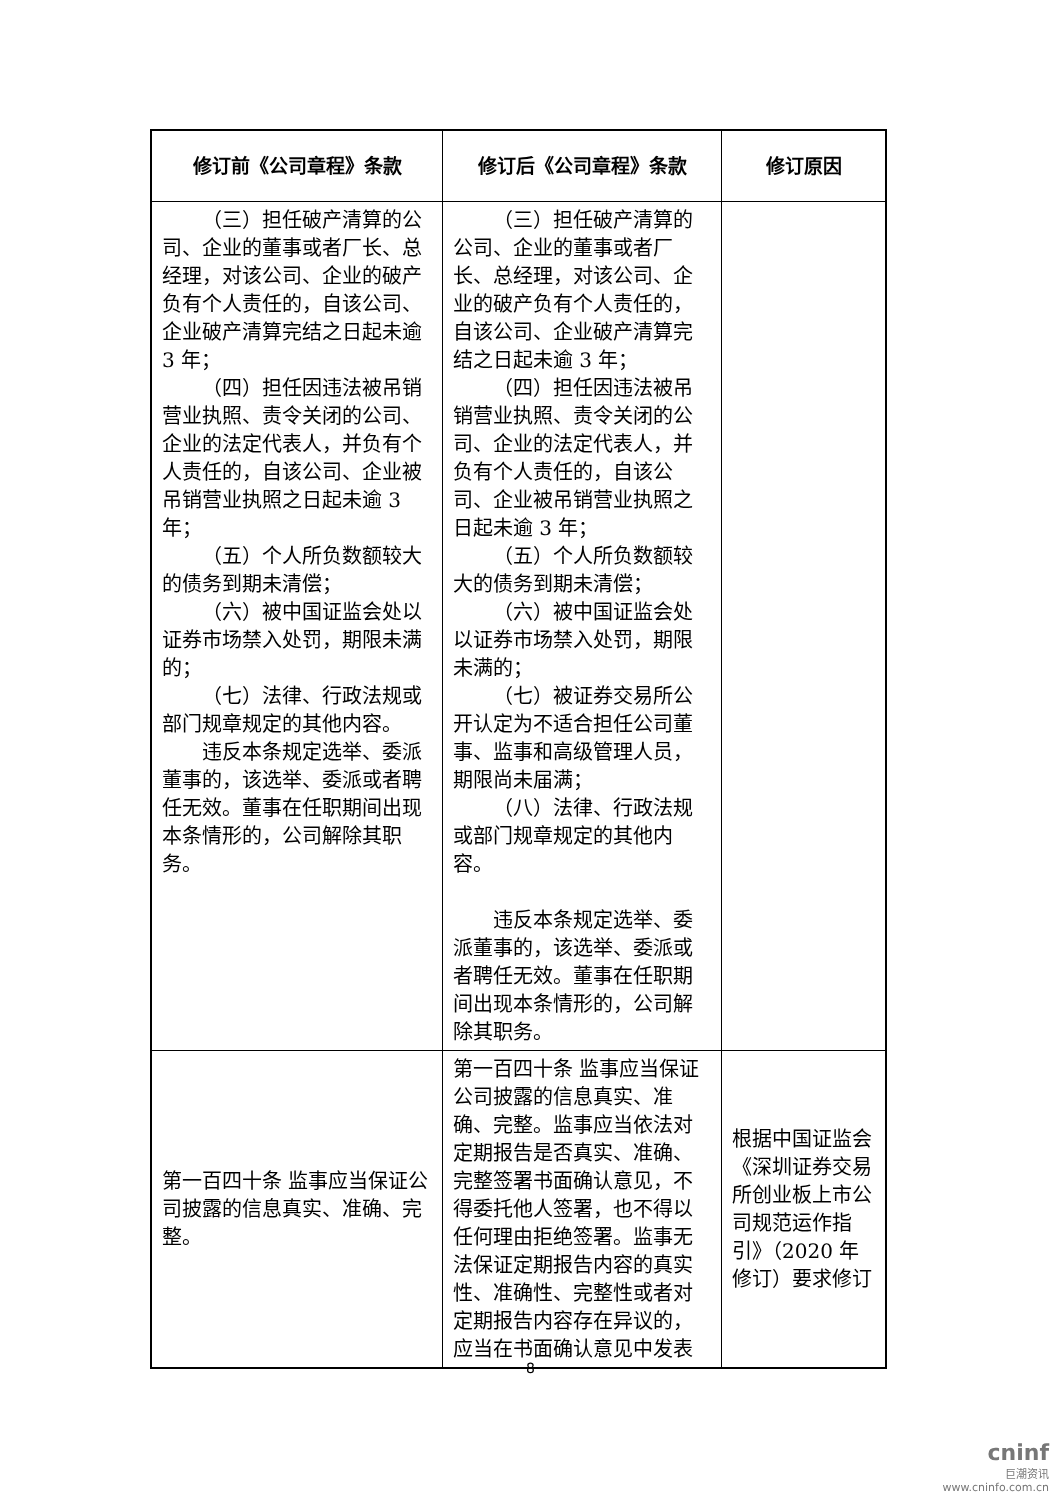| 修订前《公司章程》条款 | 修订后《公司章程》条款 | 修订原因 |
| --- | --- | --- |
| （三）担任破产清算的公司、企业的董事或者厂长、总经理，对该公司、企业的破产负有个人责任的，自该公司、企业破产清算完结之日起未逾 3 年； （四）担任因违法被吊销营业执照、责令关闭的公司、企业的法定代表人，并负有个人责任的，自该公司、企业被吊销营业执照之日起未逾 3 年； （五）个人所负数额较大的债务到期未清偿； （六）被中国证监会处以证券市场禁入处罚，期限未满的； （七）法律、行政法规或部门规章规定的其他内容。 违反本条规定选举、委派董事的，该选举、委派或者聘任无效。董事在任职期间出现本条情形的，公司解除其职务。 | （三）担任破产清算的公司、企业的董事或者厂长、总经理，对该公司、企业的破产负有个人责任的，自该公司、企业破产清算完结之日起未逾 3 年； （四）担任因违法被吊销营业执照、责令关闭的公司、企业的法定代表人，并负有个人责任的，自该公司、企业被吊销营业执照之日起未逾 3 年； （五）个人所负数额较大的债务到期未清偿； （六）被中国证监会处以证券市场禁入处罚，期限未满的； （七）被证券交易所公开认定为不适合担任公司董事、监事和高级管理人员，期限尚未届满； （八）法律、行政法规或部门规章规定的其他内容。 违反本条规定选举、委派董事的，该选举、委派或者聘任无效。董事在任职期间出现本条情形的，公司解除其职务。 | |
| 第一百四十条 监事应当保证公司披露的信息真实、准确、完整。 | 第一百四十条 监事应当保证公司披露的信息真实、准确、完整。监事应当依法对定期报告是否真实、准确、完整签署书面确认意见，不得委托他人签署，也不得以任何理由拒绝签署。监事无法保证定期报告内容的真实性、准确性、完整性或者对定期报告内容存在异议的，应当在书面确认意见中发表 | 根据中国证监会《深圳证券交易所创业板上市公司规范运作指引》（2020 年修订）要求修订 |
8
cninf
巨潮资讯
www.cninfo.com.cn